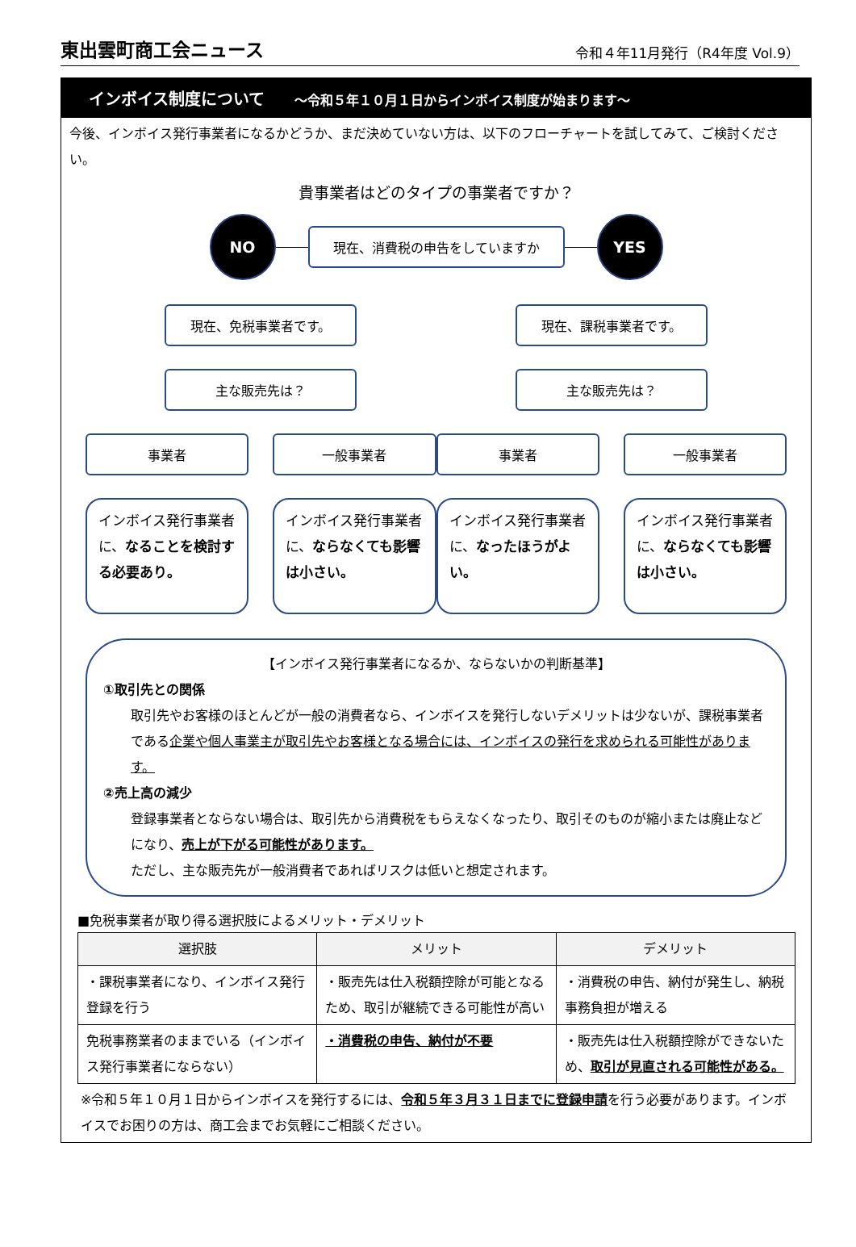東出雲町商工会ニュース
令和４年11月発行（R4年度 Vol.9）
インボイス制度について ～令和５年１０月１日からインボイス制度が始まります～
今後、インボイス発行事業者になるかどうか、まだ決めていない方は、以下のフローチャートを試してみて、ご検討ください。
貴事業者はどのタイプの事業者ですか？
NO
現在、消費税の申告をしていますか
YES
現在、免税事業者です。
主な販売先は？
事業者 一般事業者
インボイス発行事業者に、なることを検討する必要あり。
インボイス発行事業者に、ならなくても影響は小さい。
現在、課税事業者です。
主な販売先は？
事業者 一般事業者
インボイス発行事業者に、なったほうがよい。
インボイス発行事業者に、ならなくても影響は小さい。
【インボイス発行事業者になるか、ならないかの判断基準】
①取引先との関係
取引先やお客様のほとんどが一般の消費者なら、インボイスを発行しないデメリットは少ないが、課税事業者である企業や個人事業主が取引先やお客様となる場合には、インボイスの発行を求められる可能性があります。
②売上高の減少
登録事業者とならない場合は、取引先から消費税をもらえなくなったり、取引そのものが縮小または廃止などになり、売上が下がる可能性があります。
ただし、主な販売先が一般消費者であればリスクは低いと想定されます。
■免税事業者が取り得る選択肢によるメリット・デメリット
| 選択肢 | メリット | デメリット |
| --- | --- | --- |
| ・課税事業者になり、インボイス発行登録を行う | ・販売先は仕入税額控除が可能となるため、取引が継続できる可能性が高い | ・消費税の申告、納付が発生し、納税事務負担が増える |
| 免税事務業者のままでいる（インボイス発行事業者にならない） | ・消費税の申告、納付が不要 | ・販売先は仕入税額控除ができないため、 取引が見直される可能性がある。 |
※令和５年１０月１日からインボイスを発行するには、令和５年３月３１日までに登録申請を行う必要があります。インボイスでお困りの方は、商工会までお気軽にご相談ください。